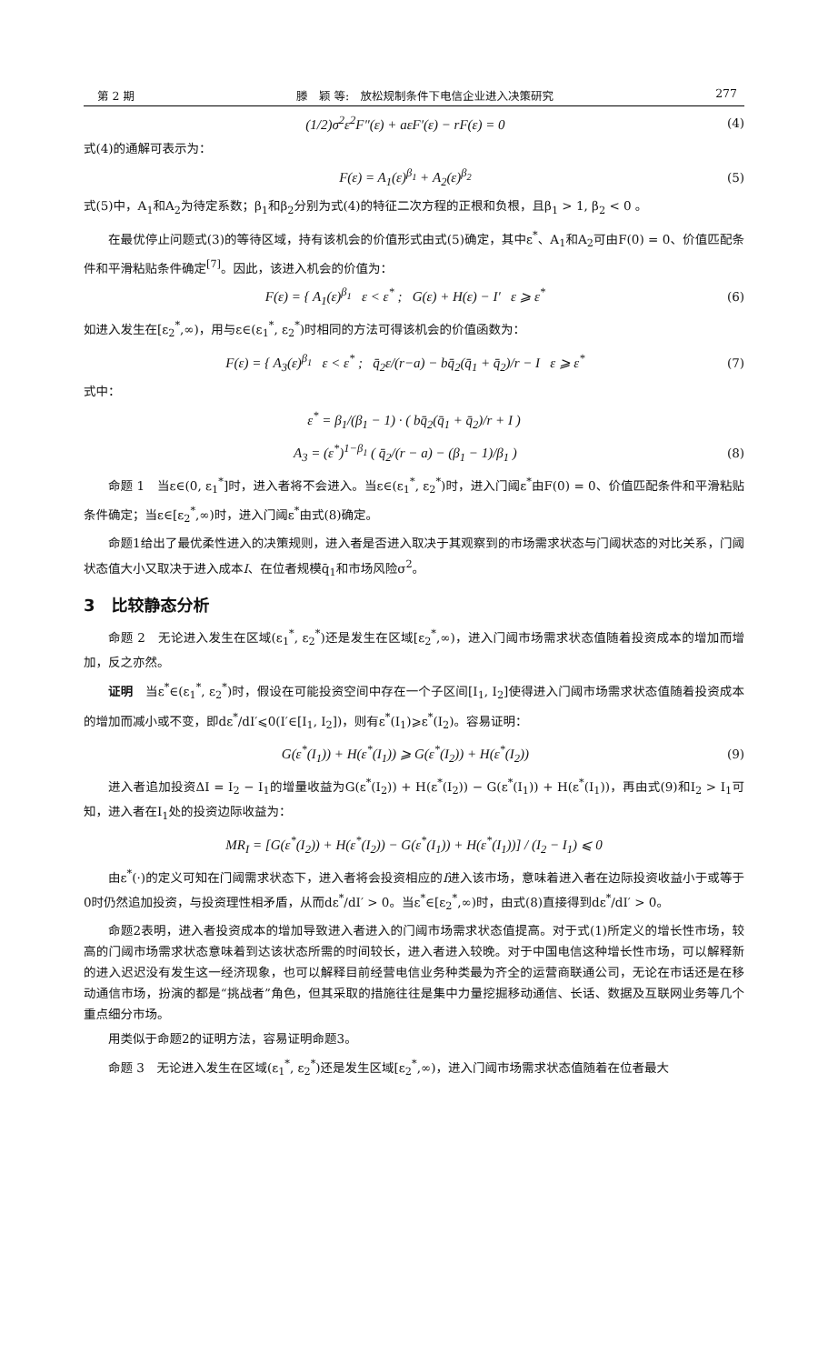第 2 期 滕　颖 等:　放松规制条件下电信企业进入决策研究 277
(1/2)σ<sup>2</sup>ε<sup>2</sup>F″(ε) + aεF′(ε) − rF(ε) = 0 (4)
式(4)的通解可表示为：
F(ε) = A<sub>1</sub>(ε)<sup>β<sub>1</sub></sup> + A<sub>2</sub>(ε)<sup>β<sub>2</sub></sup> (5)
式(5)中，A<sub>1</sub>和A<sub>2</sub>为待定系数；β<sub>1</sub>和β<sub>2</sub>分别为式(4)的特征二次方程的正根和负根，且β<sub>1</sub> > 1, β<sub>2</sub> < 0 。
在最优停止问题式(3)的等待区域，持有该机会的价值形式由式(5)确定，其中ε<sup>*</sup>、A<sub>1</sub>和A<sub>2</sub>可由F(0) = 0、价值匹配条件和平滑粘贴条件确定<sup>[7]</sup>。因此，该进入机会的价值为：
F(ε) = { A<sub>1</sub>(ε)<sup>β<sub>1</sub></sup> ε < ε<sup>*</sup> ; G(ε) + H(ε) − I′ ε ⩾ ε<sup>*</sup> (6)
如进入发生在[ε<sub>2</sub><sup>*</sup>,∞)，用与ε∈(ε<sub>1</sub><sup>*</sup>, ε<sub>2</sub><sup>*</sup>)时相同的方法可得该机会的价值函数为：
F(ε) = { A<sub>3</sub>(ε)<sup>β<sub>1</sub></sup> ε < ε<sup>*</sup> ; q̄<sub>2</sub>ε/(r−a) − bq̄<sub>2</sub>(q̄<sub>1</sub> + q̄<sub>2</sub>)/r − I ε ⩾ ε<sup>*</sup> (7)
式中：
ε<sup>*</sup> = β<sub>1</sub>/(β<sub>1</sub> − 1) · ( bq̄<sub>2</sub>(q̄<sub>1</sub> + q̄<sub>2</sub>)/r + I )
A<sub>3</sub> = (ε<sup>*</sup>)<sup>1−β<sub>1</sub></sup> ( q̄<sub>2</sub>/(r − a) − (β<sub>1</sub> − 1)/β<sub>1</sub> ) (8)
命题 1　当ε∈(0, ε<sub>1</sub><sup>*</sup>]时，进入者将不会进入。当ε∈(ε<sub>1</sub><sup>*</sup>, ε<sub>2</sub><sup>*</sup>)时，进入门阈ε<sup>*</sup>由F(0) = 0、价值匹配条件和平滑粘贴条件确定；当ε∈[ε<sub>2</sub><sup>*</sup>,∞)时，进入门阈ε<sup>*</sup>由式(8)确定。
命题1给出了最优柔性进入的决策规则，进入者是否进入取决于其观察到的市场需求状态与门阈状态的对比关系，门阈状态值大小又取决于进入成本I、在位者规模q̄<sub>1</sub>和市场风险σ<sup>2</sup>。
3　比较静态分析
命题 2　无论进入发生在区域(ε<sub>1</sub><sup>*</sup>, ε<sub>2</sub><sup>*</sup>)还是发生在区域[ε<sub>2</sub><sup>*</sup>,∞)，进入门阈市场需求状态值随着投资成本的增加而增加，反之亦然。
证明　当ε<sup>*</sup>∈(ε<sub>1</sub><sup>*</sup>, ε<sub>2</sub><sup>*</sup>)时，假设在可能投资空间中存在一个子区间[I<sub>1</sub>, I<sub>2</sub>]使得进入门阈市场需求状态值随着投资成本的增加而减小或不变，即dε<sup>*</sup>/dI′⩽0(I′∈[I<sub>1</sub>, I<sub>2</sub>])，则有ε<sup>*</sup>(I<sub>1</sub>)⩾ε<sup>*</sup>(I<sub>2</sub>)。容易证明：
G(ε<sup>*</sup>(I<sub>1</sub>)) + H(ε<sup>*</sup>(I<sub>1</sub>)) ⩾ G(ε<sup>*</sup>(I<sub>2</sub>)) + H(ε<sup>*</sup>(I<sub>2</sub>)) (9)
进入者追加投资ΔI = I<sub>2</sub> − I<sub>1</sub>的增量收益为G(ε<sup>*</sup>(I<sub>2</sub>)) + H(ε<sup>*</sup>(I<sub>2</sub>)) − G(ε<sup>*</sup>(I<sub>1</sub>)) + H(ε<sup>*</sup>(I<sub>1</sub>))，再由式(9)和I<sub>2</sub> > I<sub>1</sub>可知，进入者在I<sub>1</sub>处的投资边际收益为：
MR<sub>I</sub> = [G(ε<sup>*</sup>(I<sub>2</sub>)) + H(ε<sup>*</sup>(I<sub>2</sub>)) − G(ε<sup>*</sup>(I<sub>1</sub>)) + H(ε<sup>*</sup>(I<sub>1</sub>))] / (I<sub>2</sub> − I<sub>1</sub>) ⩽ 0
由ε<sup>*</sup>(·)的定义可知在门阈需求状态下，进入者将会投资相应的I进入该市场，意味着进入者在边际投资收益小于或等于0时仍然追加投资，与投资理性相矛盾，从而dε<sup>*</sup>/dI′ > 0。当ε<sup>*</sup>∈[ε<sub>2</sub><sup>*</sup>,∞)时，由式(8)直接得到dε<sup>*</sup>/dI′ > 0。
命题2表明，进入者投资成本的增加导致进入者进入的门阈市场需求状态值提高。对于式(1)所定义的增长性市场，较高的门阈市场需求状态意味着到达该状态所需的时间较长，进入者进入较晚。对于中国电信这种增长性市场，可以解释新的进入迟迟没有发生这一经济现象，也可以解释目前经营电信业务种类最为齐全的运营商联通公司，无论在市话还是在移动通信市场，扮演的都是“挑战者”角色，但其采取的措施往往是集中力量挖掘移动通信、长话、数据及互联网业务等几个重点细分市场。
用类似于命题2的证明方法，容易证明命题3。
命题 3　无论进入发生在区域(ε<sub>1</sub><sup>*</sup>, ε<sub>2</sub><sup>*</sup>)还是发生区域[ε<sub>2</sub><sup>*</sup>,∞)，进入门阈市场需求状态值随着在位者最大